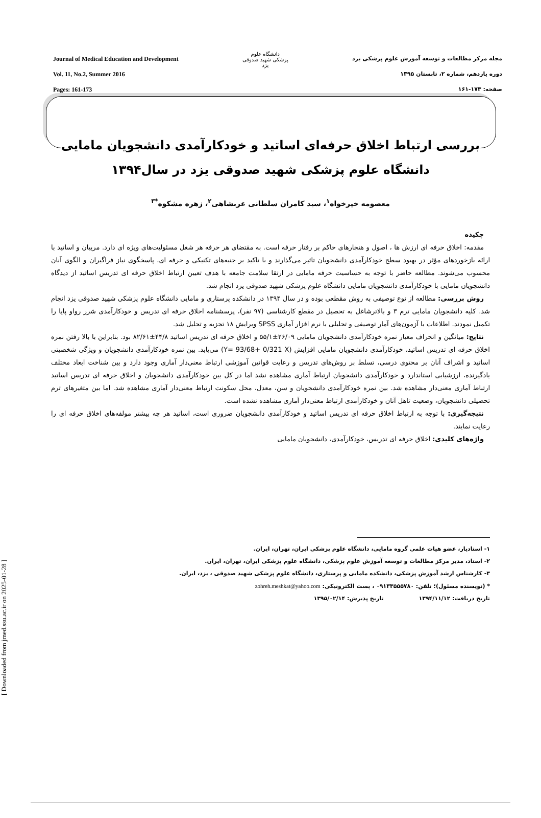[ Downloaded from jmed.ssu.ac.ir on 2025-01-28 ]
Journal of Medical Education and Development
Vol. 11, No.2, Summer 2016
Pages: 161-173
دانشگاه علوم پزشکی شهید صدوقی یزد
مجله مرکز مطالعات و توسعه آموزش علوم پزشکی یزد
دوره یازدهم، شماره ۲، تابستان ۱۳۹۵
صفحه: ۱۷۳-۱۶۱
بررسی ارتباط اخلاق حرفه‌ای اساتید و خودکارآمدی دانشجویان مامایی دانشگاه علوم پزشکی شهید صدوقی یزد در سال۱۳۹۴
معصومه خیرخواه<sup>۱</sup>، سید کامران سلطانی عربشاهی<sup>۲</sup>، زهره مشکوه<sup>*۳</sup>
چکیده
مقدمه: اخلاق حرفه ای ارزش ها ، اصول و هنجارهای حاکم بر رفتار حرفه است. به مقتضای هر حرفه هر شغل مسئولیت‌های ویژه ای دارد. مربیان و اساتید با ارائه بازخوردهای مؤثر در بهبود سطح خودکارآمدی دانشجویان تاثیر می‌گذارند و با تاکید بر جنبه‌های تکنیکی و حرفه ای، پاسخگوی نیاز فراگیران و الگوی آنان محسوب می‌شوند. مطالعه حاضر با توجه به حساسیت حرفه مامایی در ارتقا سلامت جامعه با هدف تعیین ارتباط اخلاق حرفه ای تدریس اساتید از دیدگاه دانشجویان مامایی با خودکارآمدی دانشجویان مامایی دانشگاه علوم پزشکی شهید صدوقی یزد انجام شد.
روش بررسی: مطالعه از نوع توصیفی به روش مقطعی بوده و در سال ۱۳۹۴ در دانشکده پرستاری و مامایی دانشگاه علوم پزشکی شهید صدوقی یزد انجام شد. کلیه دانشجویان مامایی ترم ۳ و بالاترشاغل به تحصیل در مقطع کارشناسی (۹۷ نفر)، پرسشنامه اخلاق حرفه ای تدریس و خودکارآمدی شرر رواو پایا را تکمیل نمودند. اطلاعات با آزمون‌های آمار توصیفی و تحلیلی با نرم افزار آماری SPSS ویرایش ۱۸ تجزیه و تحلیل شد.
نتایج: میانگین و انحراف معیار نمره خودکارآمدی دانشجویان مامایی ۲۶/۰۹±۵۵/۱ و اخلاق حرفه ای تدریس اساتید ۴۴/۸±۸۲/۶۱ بود. بنابراین با بالا رفتن نمره اخلاق حرفه ای تدریس اساتید، خودکارآمدی دانشجویان مامایی افزایش (Y= 93/68+ 0/321 X) می‌یابد. بین نمره خودکارآمدی دانشجویان و ویژگی شخصیتی اساتید و اشراف آنان بر محتوی درسی، تسلط بر روش‌های تدریس و رعایت قوانین آموزشی ارتباط معنی‌دار آماری وجود دارد و بین شناخت ابعاد مختلف یادگیرنده، ارزشیابی استاندارد و خودکارآمدی دانشجویان ارتباط آماری مشاهده نشد اما در کل بین خودکارآمدی دانشجویان و اخلاق حرفه ای تدریس اساتید ارتباط آماری معنی‌دار مشاهده شد. بین نمره خودکارآمدی دانشجویان و سن، معدل، محل سکونت ارتباط معنی‌دار آماری مشاهده شد. اما بین متغیرهای ترم تحصیلی دانشجویان، وضعیت تاهل آنان و خودکارآمدی ارتباط معنی‌دار آماری مشاهده نشده است.
نتیجه‌گیری: با توجه به ارتباط اخلاق حرفه ای تدریس اساتید و خودکارآمدی دانشجویان ضروری است، اساتید هر چه بیشتر مولفه‌های اخلاق حرفه ای را رعایت نمایند.
واژه‌های کلیدی: اخلاق حرفه ای تدریس، خودکارآمدی، دانشجویان مامایی
۱- استادیار، عضو هیات علمی گروه مامایی، دانشگاه علوم پزشکی ایران، تهران، ایران.
۲- استاد، مدیر مرکز مطالعات و توسعه آموزش علوم پزشکی، دانشگاه علوم پزشکی ایران، تهران، ایران.
۳- کارشناس ارشد آموزش پزشکی، دانشکده مامایی و پرستاری، دانشگاه علوم پزشکی شهید صدوقی ، یزد، ایران.
* (نویسنده مسئول)؛ تلفن: ۰۹۱۳۳۵۵۵۷۸۰ ، پست الکترونیکی: zohreh.meshkat@yahoo.com
تاریخ دریافت: ۱۳۹۴/۱۱/۱۲ تاریخ پذیرش: ۱۳۹۵/۰۲/۱۴